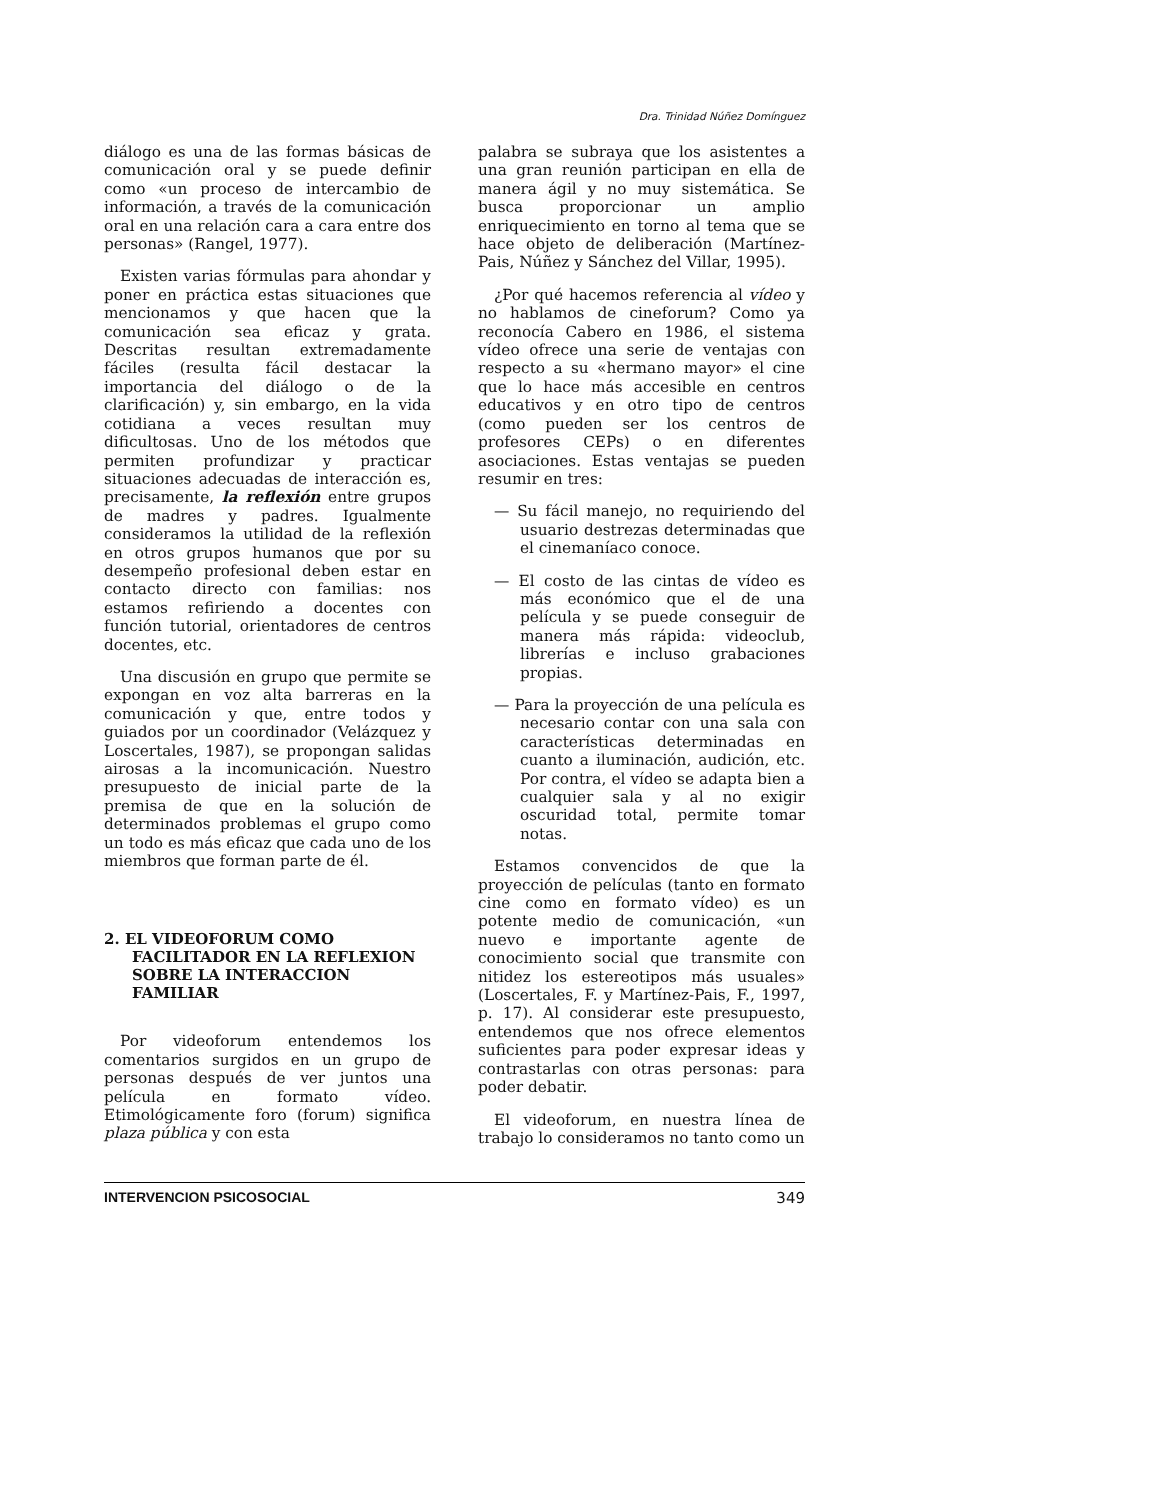Dra. Trinidad Núñez Domínguez
diálogo es una de las formas básicas de comunicación oral y se puede definir como «un proceso de intercambio de información, a través de la comunicación oral en una relación cara a cara entre dos personas» (Rangel, 1977).
Existen varias fórmulas para ahondar y poner en práctica estas situaciones que mencionamos y que hacen que la comunicación sea eficaz y grata. Descritas resultan extremadamente fáciles (resulta fácil destacar la importancia del diálogo o de la clarificación) y, sin embargo, en la vida cotidiana a veces resultan muy dificultosas. Uno de los métodos que permiten profundizar y practicar situaciones adecuadas de interacción es, precisamente, la reflexión entre grupos de madres y padres. Igualmente consideramos la utilidad de la reflexión en otros grupos humanos que por su desempeño profesional deben estar en contacto directo con familias: nos estamos refiriendo a docentes con función tutorial, orientadores de centros docentes, etc.
Una discusión en grupo que permite se expongan en voz alta barreras en la comunicación y que, entre todos y guiados por un coordinador (Velázquez y Loscertales, 1987), se propongan salidas airosas a la incomunicación. Nuestro presupuesto de inicial parte de la premisa de que en la solución de determinados problemas el grupo como un todo es más eficaz que cada uno de los miembros que forman parte de él.
2. EL VIDEOFORUM COMO FACILITADOR EN LA REFLEXION SOBRE LA INTERACCION FAMILIAR
Por videoforum entendemos los comentarios surgidos en un grupo de personas después de ver juntos una película en formato vídeo. Etimológicamente foro (forum) significa plaza pública y con esta
palabra se subraya que los asistentes a una gran reunión participan en ella de manera ágil y no muy sistemática. Se busca proporcionar un amplio enriquecimiento en torno al tema que se hace objeto de deliberación (Martínez-Pais, Núñez y Sánchez del Villar, 1995).
¿Por qué hacemos referencia al vídeo y no hablamos de cineforum? Como ya reconocía Cabero en 1986, el sistema vídeo ofrece una serie de ventajas con respecto a su «hermano mayor» el cine que lo hace más accesible en centros educativos y en otro tipo de centros (como pueden ser los centros de profesores CEPs) o en diferentes asociaciones. Estas ventajas se pueden resumir en tres:
— Su fácil manejo, no requiriendo del usuario destrezas determinadas que el cinemaníaco conoce.
— El costo de las cintas de vídeo es más económico que el de una película y se puede conseguir de manera más rápida: videoclub, librerías e incluso grabaciones propias.
— Para la proyección de una película es necesario contar con una sala con características determinadas en cuanto a iluminación, audición, etc. Por contra, el vídeo se adapta bien a cualquier sala y al no exigir oscuridad total, permite tomar notas.
Estamos convencidos de que la proyección de películas (tanto en formato cine como en formato vídeo) es un potente medio de comunicación, «un nuevo e importante agente de conocimiento social que transmite con nitidez los estereotipos más usuales» (Loscertales, F. y Martínez-Pais, F., 1997, p. 17). Al considerar este presupuesto, entendemos que nos ofrece elementos suficientes para poder expresar ideas y contrastarlas con otras personas: para poder debatir.
El videoforum, en nuestra línea de trabajo lo consideramos no tanto como un
INTERVENCION PSICOSOCIAL 349